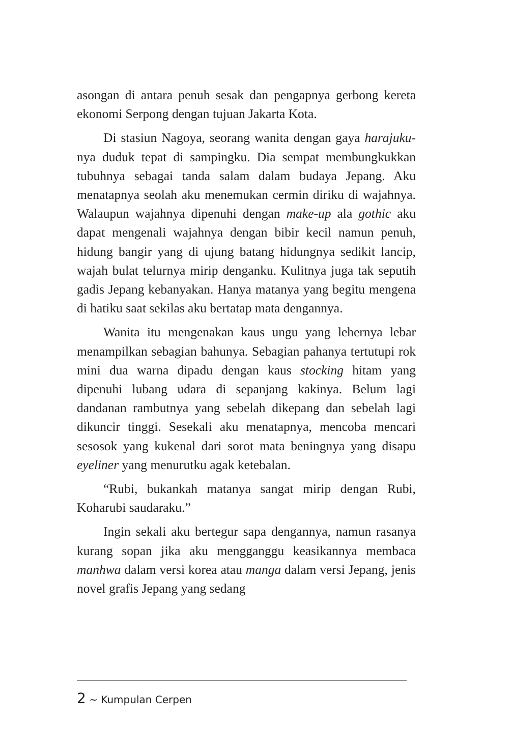asongan di antara penuh sesak dan pengapnya gerbong kereta ekonomi Serpong dengan tujuan Jakarta Kota.
Di stasiun Nagoya, seorang wanita dengan gaya harajuku-nya duduk tepat di sampingku. Dia sempat membungkukkan tubuhnya sebagai tanda salam dalam budaya Jepang. Aku menatapnya seolah aku menemukan cermin diriku di wajahnya. Walaupun wajahnya dipenuhi dengan make-up ala gothic aku dapat mengenali wajahnya dengan bibir kecil namun penuh, hidung bangir yang di ujung batang hidungnya sedikit lancip, wajah bulat telurnya mirip denganku. Kulitnya juga tak seputih gadis Jepang kebanyakan. Hanya matanya yang begitu mengena di hatiku saat sekilas aku bertatap mata dengannya.
Wanita itu mengenakan kaus ungu yang lehernya lebar menampilkan sebagian bahunya. Sebagian pahanya tertutupi rok mini dua warna dipadu dengan kaus stocking hitam yang dipenuhi lubang udara di sepanjang kakinya. Belum lagi dandanan rambutnya yang sebelah dikepang dan sebelah lagi dikuncir tinggi. Sesekali aku menatapnya, mencoba mencari sesosok yang kukenal dari sorot mata beningnya yang disapu eyeliner yang menurutku agak ketebalan.
“Rubi, bukankah matanya sangat mirip dengan Rubi, Koharubi saudaraku.”
Ingin sekali aku bertegur sapa dengannya, namun rasanya kurang sopan jika aku mengganggu keasikannya membaca manhwa dalam versi korea atau manga dalam versi Jepang, jenis novel grafis Jepang yang sedang
2 ~ Kumpulan Cerpen